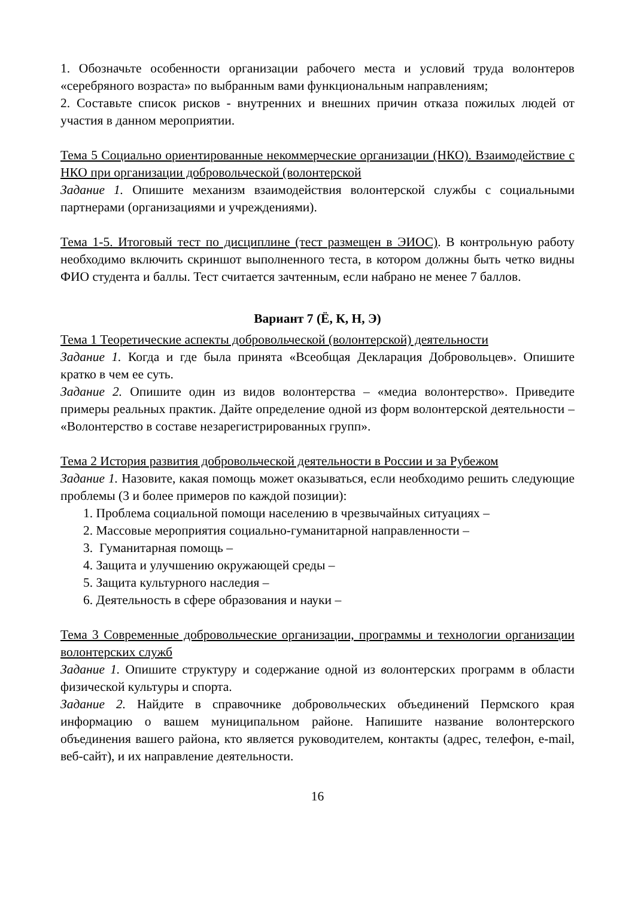1. Обозначьте особенности организации рабочего места и условий труда волонтеров «серебряного возраста» по выбранным вами функциональным направлениям;
2. Составьте список рисков - внутренних и внешних причин отказа пожилых людей от участия в данном мероприятии.
Тема 5 Социально ориентированные некоммерческие организации (НКО). Взаимодействие с НКО при организации добровольческой (волонтерской
Задание 1. Опишите механизм взаимодействия волонтерской службы с социальными партнерами (организациями и учреждениями).
Тема 1-5. Итоговый тест по дисциплине (тест размещен в ЭИОС). В контрольную работу необходимо включить скриншот выполненного теста, в котором должны быть четко видны ФИО студента и баллы. Тест считается зачтенным, если набрано не менее 7 баллов.
Вариант 7 (Ё, К, Н, Э)
Тема 1 Теоретические аспекты добровольческой (волонтерской) деятельности
Задание 1. Когда и где была принята «Всеобщая Декларация Добровольцев». Опишите кратко в чем ее суть.
Задание 2. Опишите один из видов волонтерства – «медиа волонтерство». Приведите примеры реальных практик. Дайте определение одной из форм волонтерской деятельности – «Волонтерство в составе незарегистрированных групп».
Тема 2 История развития добровольческой деятельности в России и за Рубежом
Задание 1. Назовите, какая помощь может оказываться, если необходимо решить следующие проблемы (3 и более примеров по каждой позиции):
1. Проблема социальной помощи населению в чрезвычайных ситуациях –
2. Массовые мероприятия социально-гуманитарной направленности –
3. Гуманитарная помощь –
4. Защита и улучшению окружающей среды –
5. Защита культурного наследия –
6. Деятельность в сфере образования и науки –
Тема 3 Современные добровольческие организации, программы и технологии организации волонтерских служб
Задание 1. Опишите структуру и содержание одной из волонтерских программ в области физической культуры и спорта.
Задание 2. Найдите в справочнике добровольческих объединений Пермского края информацию о вашем муниципальном районе. Напишите название волонтерского объединения вашего района, кто является руководителем, контакты (адрес, телефон, e-mail, веб-сайт), и их направление деятельности.
16